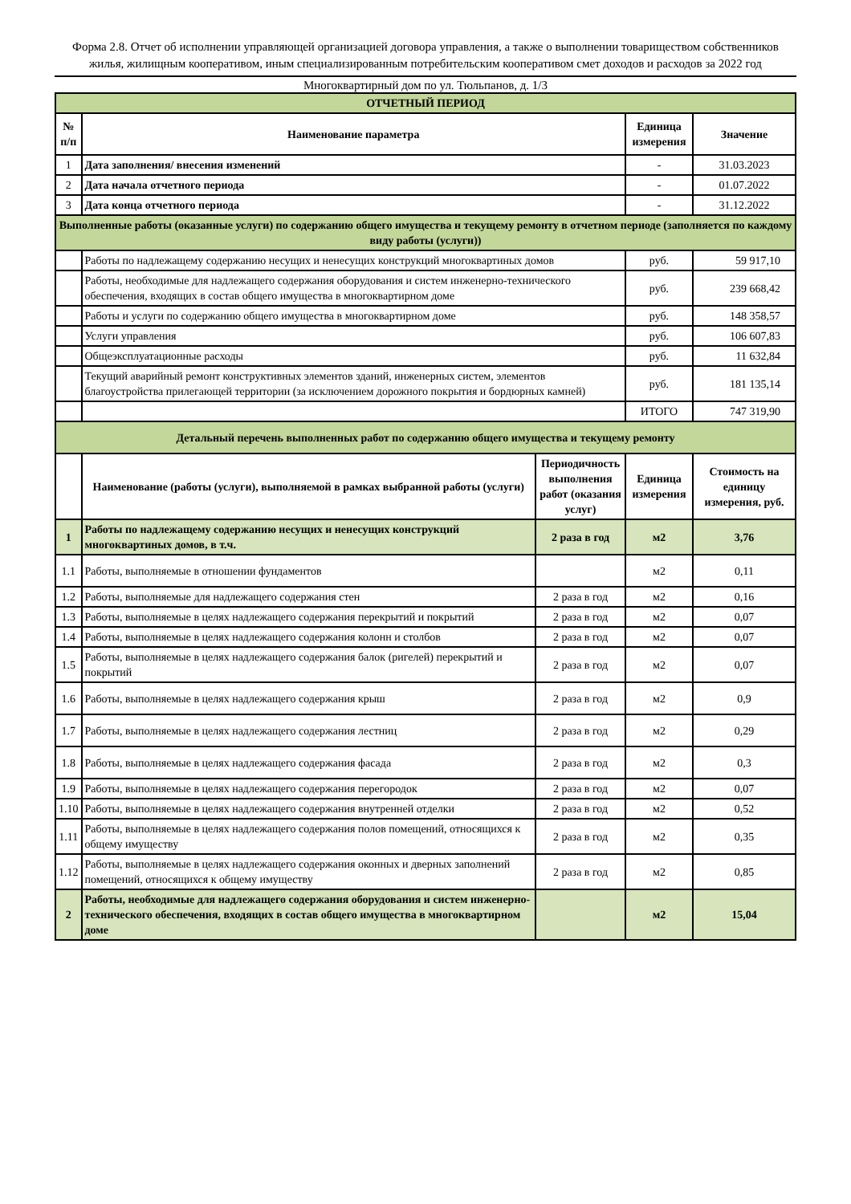Форма 2.8. Отчет об исполнении управляющей организацией договора управления, а также о выполнении товариществом собственников жилья, жилищным кооперативом, иным специализированным потребительским кооперативом смет доходов и расходов за 2022 год
Многоквартирный дом по ул. Тюльпанов, д. 1/3
| ОТЧЕТНЫЙ ПЕРИОД | | | | |
| № п/п | Наименование параметра | | Единица измерения | Значение |
| 1 | Дата заполнения/ внесения изменений | | - | 31.03.2023 |
| 2 | Дата начала отчетного периода | | - | 01.07.2022 |
| 3 | Дата конца отчетного периода | | - | 31.12.2022 |
| Выполненные работы (оказанные услуги) по содержанию общего имущества и текущему ремонту в отчетном периоде (заполняется по каждому виду работы (услуги)) | | | | |
| | Работы по надлежащему содержанию несущих и ненесущих конструкций многоквартиных домов | | руб. | 59 917,10 |
| | Работы, необходимые для надлежащего содержания оборудования и систем инженерно-технического обеспечения, входящих в состав общего имущества в многоквартирном доме | | руб. | 239 668,42 |
| | Работы и услуги по содержанию общего имущества в многоквартирном доме | | руб. | 148 358,57 |
| | Услуги управления | | руб. | 106 607,83 |
| | Общеэксплуатационные расходы | | руб. | 11 632,84 |
| | Текущий аварийный ремонт конструктивных элементов зданий, инженерных систем, элементов благоустройства прилегающей территории (за исключением дорожного покрытия и бордюрных камней) | | руб. | 181 135,14 |
| | | | ИТОГО | 747 319,90 |
| Детальный перечень выполненных работ по содержанию общего имущества и текущему ремонту | | | | |
| | Наименование (работы (услуги), выполняемой в рамках выбранной работы (услуги) | Периодичность выполнения работ (оказания услуг) | Единица измерения | Стоимость на единицу измерения, руб. |
| 1 | Работы по надлежащему содержанию несущих и ненесущих конструкций многоквартиных домов, в т.ч. | 2 раза в год | м2 | 3,76 |
| 1.1 | Работы, выполняемые в отношении фундаментов | | м2 | 0,11 |
| 1.2 | Работы, выполняемые для надлежащего содержания стен | 2 раза в год | м2 | 0,16 |
| 1.3 | Работы, выполняемые в целях надлежащего содержания перекрытий и покрытий | 2 раза в год | м2 | 0,07 |
| 1.4 | Работы, выполняемые в целях надлежащего содержания колонн и столбов | 2 раза в год | м2 | 0,07 |
| 1.5 | Работы, выполняемые в целях надлежащего содержания балок (ригелей) перекрытий и покрытий | 2 раза в год | м2 | 0,07 |
| 1.6 | Работы, выполняемые в целях надлежащего содержания крыш | 2 раза в год | м2 | 0,9 |
| 1.7 | Работы, выполняемые в целях надлежащего содержания лестниц | 2 раза в год | м2 | 0,29 |
| 1.8 | Работы, выполняемые в целях надлежащего содержания фасада | 2 раза в год | м2 | 0,3 |
| 1.9 | Работы, выполняемые в целях надлежащего содержания перегородок | 2 раза в год | м2 | 0,07 |
| 1.10 | Работы, выполняемые в целях надлежащего содержания внутренней отделки | 2 раза в год | м2 | 0,52 |
| 1.11 | Работы, выполняемые в целях надлежащего содержания полов помещений, относящихся к общему имуществу | 2 раза в год | м2 | 0,35 |
| 1.12 | Работы, выполняемые в целях надлежащего содержания оконных и дверных заполнений помещений, относящихся к общему имуществу | 2 раза в год | м2 | 0,85 |
| 2 | Работы, необходимые для надлежащего содержания оборудования и систем инженерно-технического обеспечения, входящих в состав общего имущества в многоквартирном доме | | м2 | 15,04 |